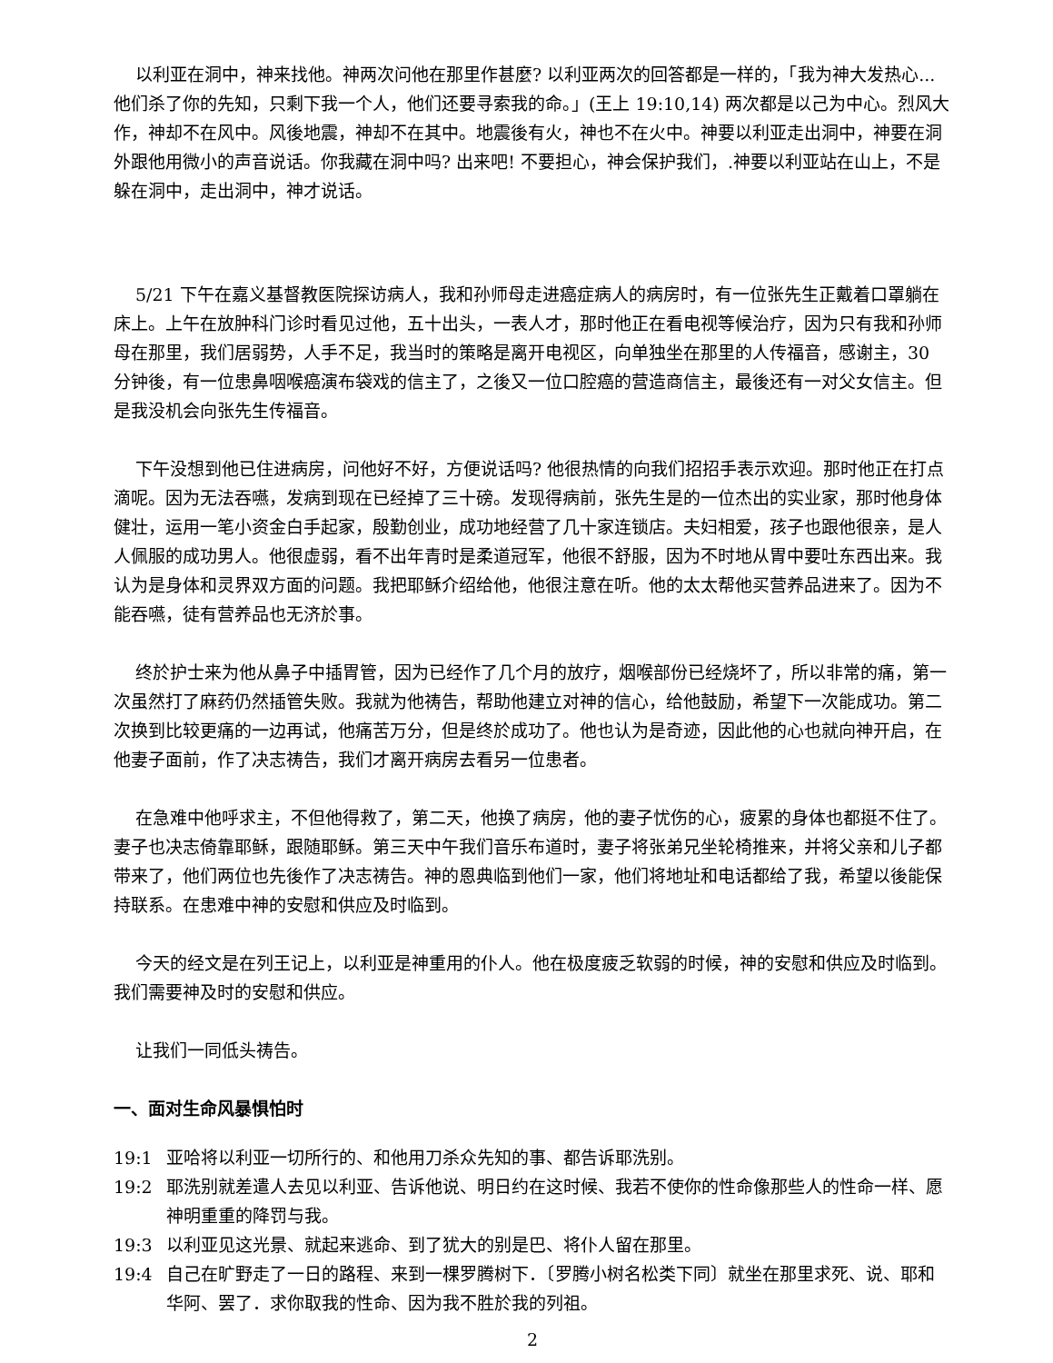以利亚在洞中，神来找他。神两次问他在那里作甚麼? 以利亚两次的回答都是一样的，「我为神大发热心...他们杀了你的先知，只剩下我一个人，他们还要寻索我的命。」(王上 19:10,14) 两次都是以己为中心。烈风大作，神却不在风中。风後地震，神却不在其中。地震後有火，神也不在火中。神要以利亚走出洞中，神要在洞外跟他用微小的声音说话。你我藏在洞中吗? 出来吧! 不要担心，神会保护我们，.神要以利亚站在山上，不是躲在洞中，走出洞中，神才说话。
5/21 下午在嘉义基督教医院探访病人，我和孙师母走进癌症病人的病房时，有一位张先生正戴着口罩躺在床上。上午在放肿科门诊时看见过他，五十出头，一表人才，那时他正在看电视等候治疗，因为只有我和孙师母在那里，我们居弱势，人手不足，我当时的策略是离开电视区，向单独坐在那里的人传福音，感谢主，30 分钟後，有一位患鼻咽喉癌演布袋戏的信主了，之後又一位口腔癌的营造商信主，最後还有一对父女信主。但是我没机会向张先生传福音。
下午没想到他已住进病房，问他好不好，方便说话吗? 他很热情的向我们招招手表示欢迎。那时他正在打点滴呢。因为无法吞嚥，发病到现在已经掉了三十磅。发现得病前，张先生是的一位杰出的实业家，那时他身体健壮，运用一笔小资金白手起家，殷勤创业，成功地经营了几十家连锁店。夫妇相爱，孩子也跟他很亲，是人人佩服的成功男人。他很虚弱，看不出年青时是柔道冠军，他很不舒服，因为不时地从胃中要吐东西出来。我认为是身体和灵界双方面的问题。我把耶稣介绍给他，他很注意在听。他的太太帮他买营养品进来了。因为不能吞嚥，徒有营养品也无济於事。
终於护士来为他从鼻子中插胃管，因为已经作了几个月的放疗，烟喉部份已经烧坏了，所以非常的痛，第一次虽然打了麻药仍然插管失败。我就为他祷告，帮助他建立对神的信心，给他鼓励，希望下一次能成功。第二次换到比较更痛的一边再试，他痛苦万分，但是终於成功了。他也认为是奇迹，因此他的心也就向神开启，在他妻子面前，作了决志祷告，我们才离开病房去看另一位患者。
在急难中他呼求主，不但他得救了，第二天，他换了病房，他的妻子忧伤的心，疲累的身体也都挺不住了。妻子也决志倚靠耶稣，跟随耶稣。第三天中午我们音乐布道时，妻子将张弟兄坐轮椅推来，并将父亲和儿子都带来了，他们两位也先後作了决志祷告。神的恩典临到他们一家，他们将地址和电话都给了我，希望以後能保持联系。在患难中神的安慰和供应及时临到。
今天的经文是在列王记上，以利亚是神重用的仆人。他在极度疲乏软弱的时候，神的安慰和供应及时临到。我们需要神及时的安慰和供应。
让我们一同低头祷告。
一、面对生命风暴惧怕时
19:1 亚哈将以利亚一切所行的、和他用刀杀众先知的事、都告诉耶洗别。
19:2 耶洗别就差遣人去见以利亚、告诉他说、明日约在这时候、我若不使你的性命像那些人的性命一样、愿神明重重的降罚与我。
19:3 以利亚见这光景、就起来逃命、到了犹大的别是巴、将仆人留在那里。
19:4 自己在旷野走了一日的路程、来到一棵罗腾树下．〔罗腾小树名松类下同〕就坐在那里求死、说、耶和华阿、罢了．求你取我的性命、因为我不胜於我的列祖。
2